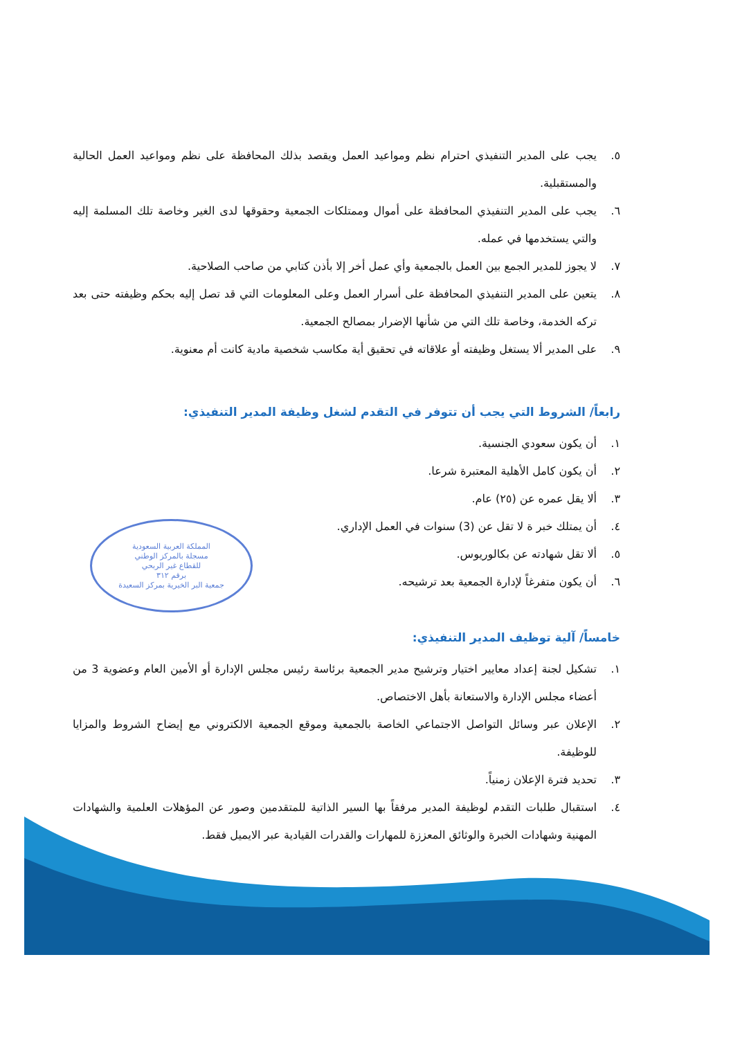المملكة العربية السعودية
مسجلة بالمركز الوطني
للقطاع غير الربحي
برقم ٣١٢
جمعية البر الخيرية بمركز السعيدة
٥. يجب على المدير التنفيذي احترام نظم ومواعيد العمل ويقصد بذلك المحافظة على نظم ومواعيد العمل الحالية والمستقبلية.
٦. يجب على المدير التنفيذي المحافظة على أموال وممتلكات الجمعية وحقوقها لدى الغير وخاصة تلك المسلمة إليه والتي يستخدمها في عمله.
٧. لا يجوز للمدير الجمع بين العمل بالجمعية وأي عمل أخر إلا بأذن كتابي من صاحب الصلاحية.
٨. يتعين على المدير التنفيذي المحافظة على أسرار العمل وعلى المعلومات التي قد تصل إليه بحكم وظيفته حتى بعد تركه الخدمة، وخاصة تلك التي من شأنها الإضرار بمصالح الجمعية.
٩. على المدير ألا يستغل وظيفته أو علاقاته في تحقيق أية مكاسب شخصية مادية كانت أم معنوية.
رابعاً/ الشروط التي يجب أن تتوفر في التقدم لشغل وظيفة المدير التنفيذي:
١. أن يكون سعودي الجنسية.
٢. أن يكون كامل الأهلية المعتبرة شرعا.
٣. ألا يقل عمره عن (٢٥) عام.
٤. أن يمتلك خبر ة لا تقل عن (3) سنوات في العمل الإداري.
٥. ألا تقل شهادته عن بكالوريوس.
٦. أن يكون متفرغاً لإدارة الجمعية بعد ترشيحه.
خامساً/ آلية توظيف المدير التنفيذي:
١. تشكيل لجنة إعداد معايير اختيار وترشيح مدير الجمعية برئاسة رئيس مجلس الإدارة أو الأمين العام وعضوية 3 من أعضاء مجلس الإدارة والاستعانة بأهل الاختصاص.
٢. الإعلان عبر وسائل التواصل الاجتماعي الخاصة بالجمعية وموقع الجمعية الالكتروني مع إيضاح الشروط والمزايا للوظيفة.
٣. تحديد فترة الإعلان زمنياً.
٤. استقبال طلبات التقدم لوظيفة المدير مرفقاً بها السير الذاتية للمتقدمين وصور عن المؤهلات العلمية والشهادات المهنية وشهادات الخبرة والوثائق المعززة للمهارات والقدرات القيادية عبر الايميل فقط.